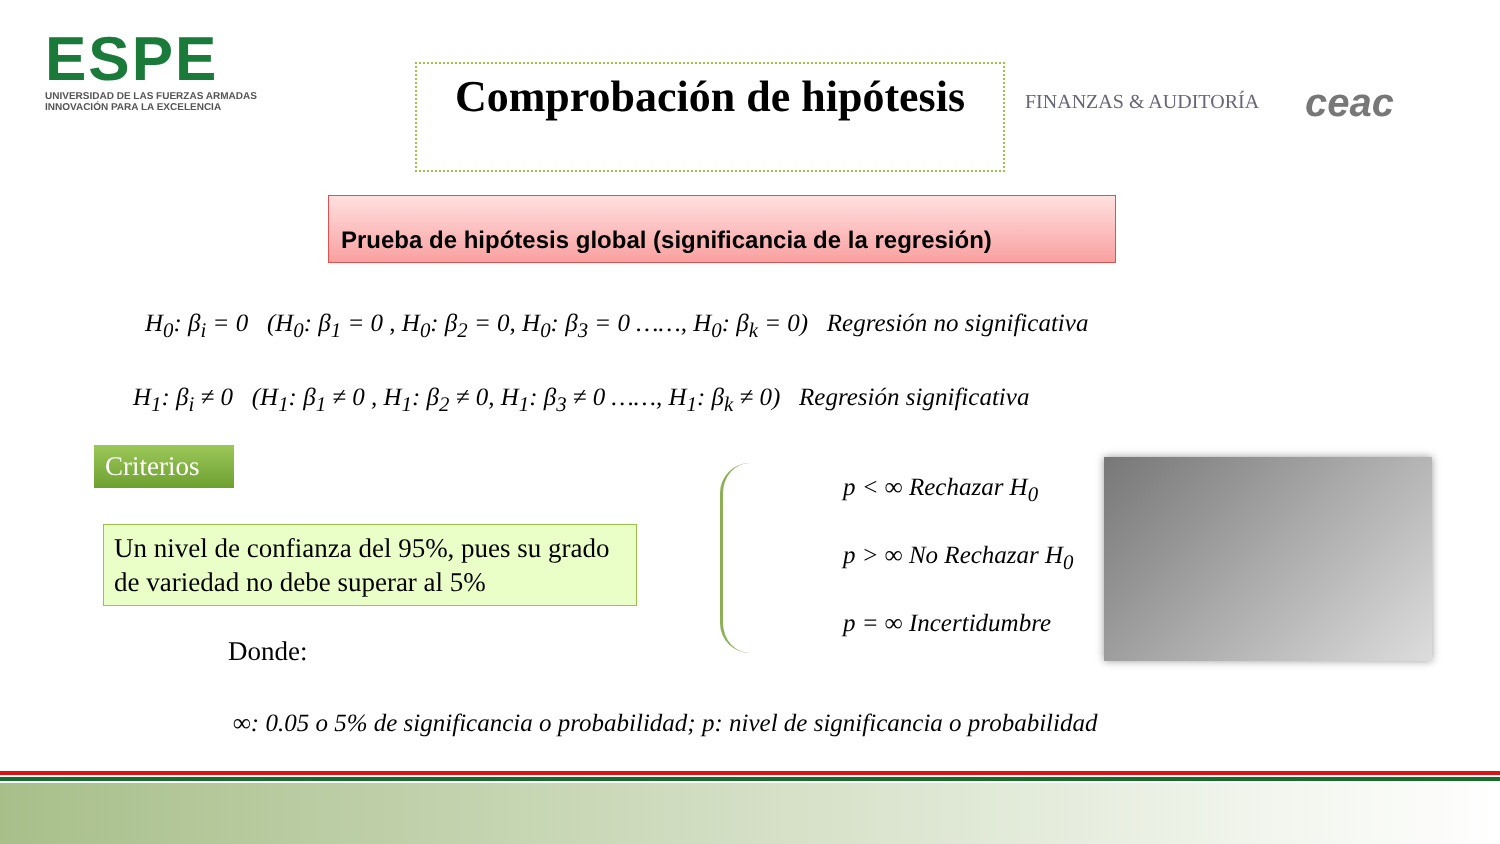ESPE
UNIVERSIDAD DE LAS FUERZAS ARMADAS
INNOVACIÓN PARA LA EXCELENCIA
Comprobación de hipótesis
FINANZAS & AUDITORÍA
ceac
Prueba de hipótesis global (significancia de la regresión)
H<sub>0</sub>: β<sub>i</sub> = 0 (H<sub>0</sub>: β<sub>1</sub> = 0 , H<sub>0</sub>: β<sub>2</sub> = 0, H<sub>0</sub>: β<sub>3</sub> = 0 ……, H<sub>0</sub>: β<sub>k</sub> = 0) Regresión no significativa
H<sub>1</sub>: β<sub>i</sub> ≠ 0 (H<sub>1</sub>: β<sub>1</sub> ≠ 0 , H<sub>1</sub>: β<sub>2</sub> ≠ 0, H<sub>1</sub>: β<sub>3</sub> ≠ 0 ……, H<sub>1</sub>: β<sub>k</sub> ≠ 0) Regresión significativa
Criterios
Un nivel de confianza del 95%, pues su grado de variedad no debe superar al 5%
Donde:
p < ∞ Rechazar H<sub>0</sub>
p > ∞ No Rechazar H<sub>0</sub>
p = ∞ Incertidumbre
∞: 0.05 o 5% de significancia o probabilidad; p: nivel de significancia o probabilidad